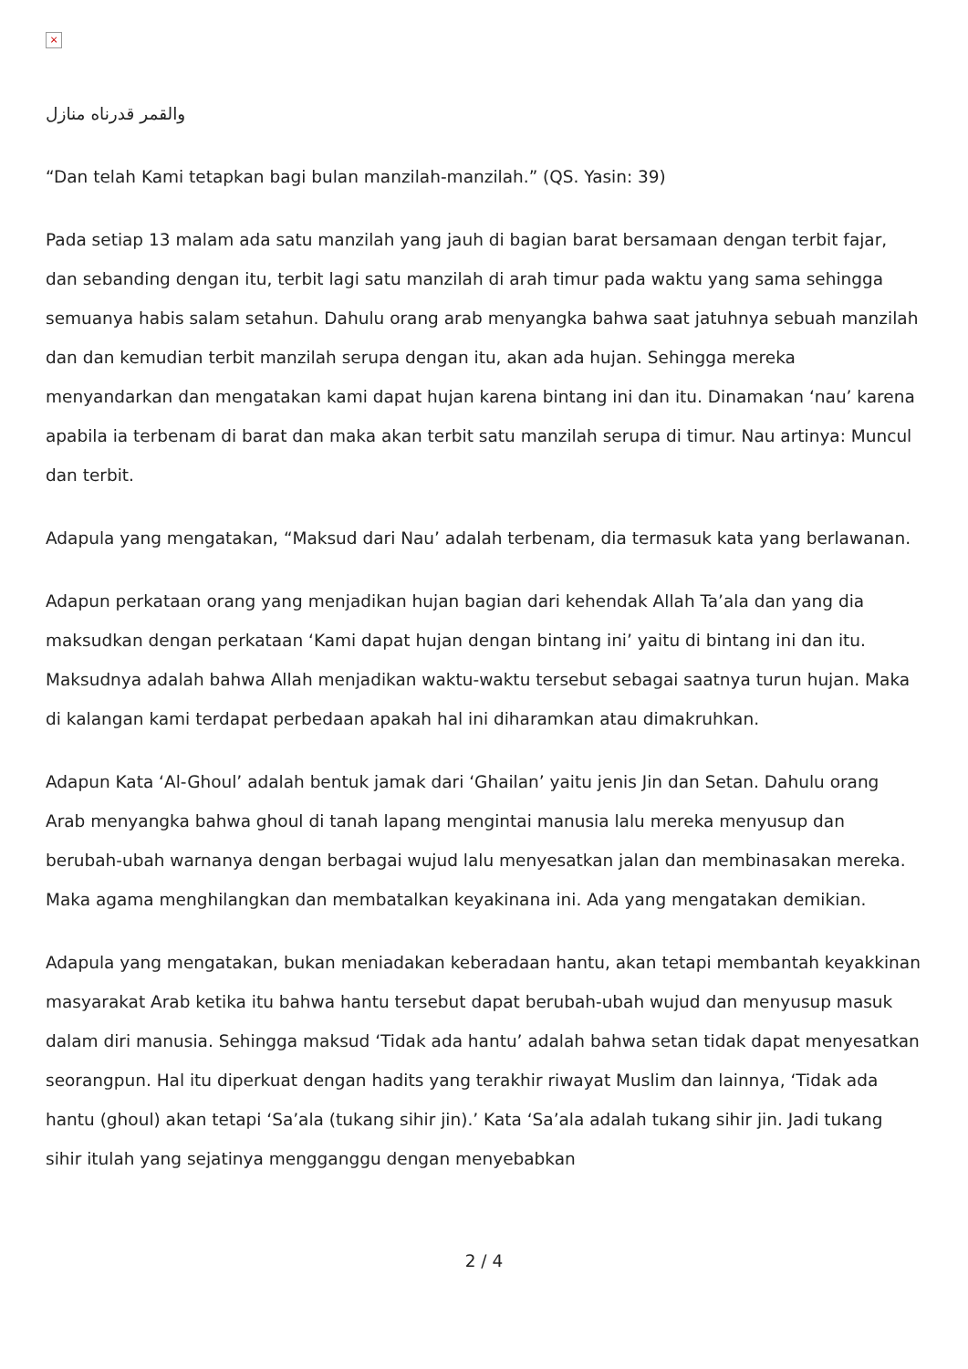×
والقمر قدرناه منازل
“Dan telah Kami tetapkan bagi bulan manzilah-manzilah.” (QS. Yasin: 39)
Pada setiap 13 malam ada satu manzilah yang jauh di bagian barat bersamaan dengan terbit fajar, dan sebanding dengan itu, terbit lagi satu manzilah di arah timur pada waktu yang sama sehingga semuanya habis salam setahun. Dahulu orang arab menyangka bahwa saat jatuhnya sebuah manzilah dan dan kemudian terbit manzilah serupa dengan itu, akan ada hujan. Sehingga mereka menyandarkan dan mengatakan kami dapat hujan karena bintang ini dan itu. Dinamakan ‘nau’ karena apabila ia terbenam di barat dan maka akan terbit satu manzilah serupa di timur. Nau artinya: Muncul dan terbit.
Adapula yang mengatakan, “Maksud dari Nau’ adalah terbenam, dia termasuk kata yang berlawanan.
Adapun perkataan orang yang menjadikan hujan bagian dari kehendak Allah Ta’ala dan yang dia maksudkan dengan perkataan ‘Kami dapat hujan dengan bintang ini’ yaitu di bintang ini dan itu. Maksudnya adalah bahwa Allah menjadikan waktu-waktu tersebut sebagai saatnya turun hujan. Maka di kalangan kami terdapat perbedaan apakah hal ini diharamkan atau dimakruhkan.
Adapun Kata ‘Al-Ghoul’ adalah bentuk jamak dari ‘Ghailan’ yaitu jenis Jin dan Setan. Dahulu orang Arab menyangka bahwa ghoul di tanah lapang mengintai manusia lalu mereka menyusup dan berubah-ubah warnanya dengan berbagai wujud lalu menyesatkan jalan dan membinasakan mereka. Maka agama menghilangkan dan membatalkan keyakinana ini. Ada yang mengatakan demikian.
Adapula yang mengatakan, bukan meniadakan keberadaan hantu, akan tetapi membantah keyakkinan masyarakat Arab ketika itu bahwa hantu tersebut dapat berubah-ubah wujud dan menyusup masuk dalam diri manusia. Sehingga maksud ‘Tidak ada hantu’ adalah bahwa setan tidak dapat menyesatkan seorangpun. Hal itu diperkuat dengan hadits yang terakhir riwayat Muslim dan lainnya, ‘Tidak ada hantu (ghoul) akan tetapi ‘Sa’ala (tukang sihir jin).’ Kata ‘Sa’ala adalah tukang sihir jin. Jadi tukang sihir itulah yang sejatinya mengganggu dengan menyebabkan
2 / 4